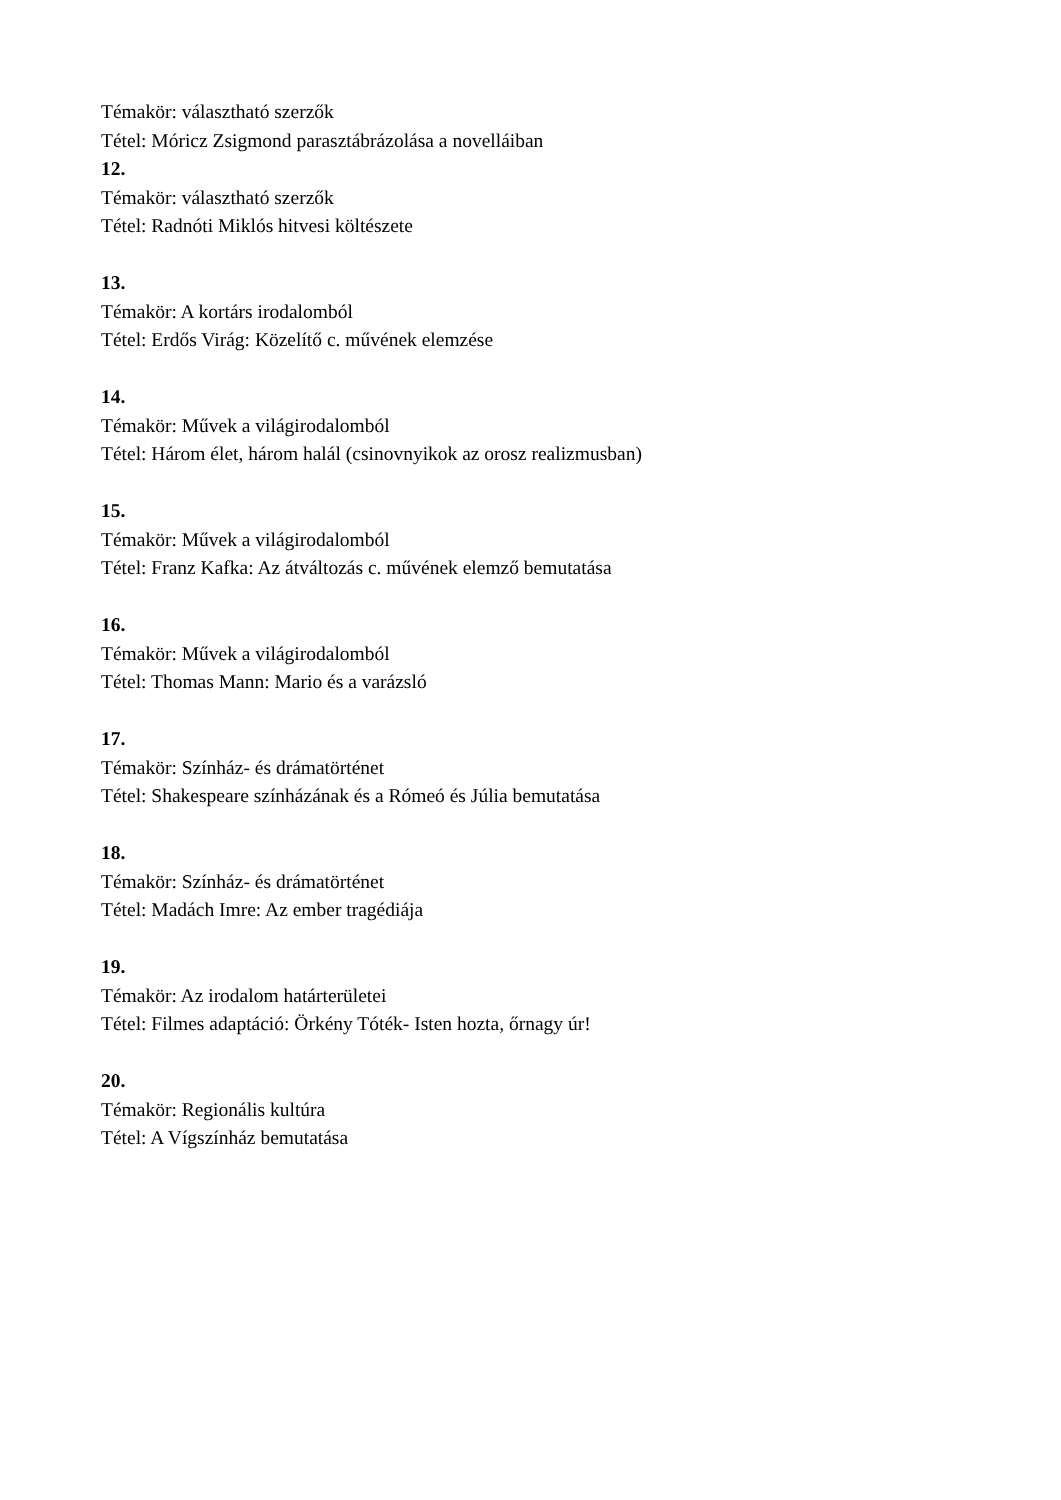Témakör: választható szerzők
Tétel: Móricz Zsigmond parasztábrázolása a novelláiban
12.
Témakör: választható szerzők
Tétel: Radnóti Miklós hitvesi költészete
13.
Témakör: A kortárs irodalomból
Tétel: Erdős Virág: Közelítő c. művének elemzése
14.
Témakör: Művek a világirodalomból
Tétel: Három élet, három halál (csinovnyikok az orosz realizmusban)
15.
Témakör: Művek a világirodalomból
Tétel: Franz Kafka: Az átváltozás c. művének elemző bemutatása
16.
Témakör: Művek a világirodalomból
Tétel: Thomas Mann: Mario és a varázsló
17.
Témakör: Színház- és drámatörténet
Tétel: Shakespeare színházának és a Rómeó és Júlia bemutatása
18.
Témakör: Színház- és drámatörténet
Tétel: Madách Imre: Az ember tragédiája
19.
Témakör: Az irodalom határterületei
Tétel: Filmes adaptáció: Örkény Tóték- Isten hozta, őrnagy úr!
20.
Témakör: Regionális kultúra
Tétel: A Vígszínház bemutatása